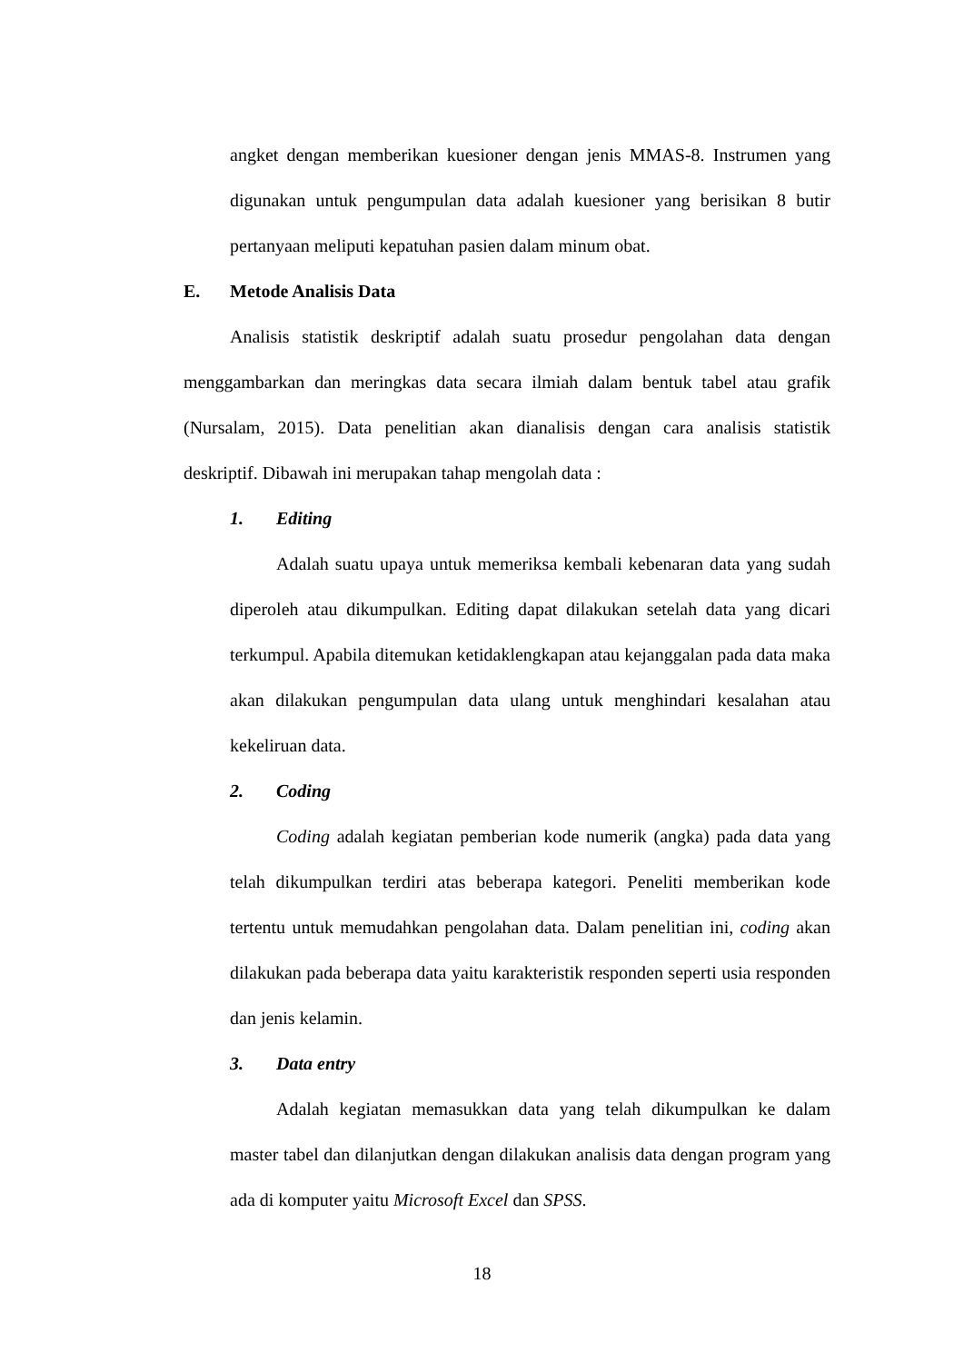angket dengan memberikan kuesioner dengan jenis MMAS-8. Instrumen yang digunakan untuk pengumpulan data adalah kuesioner yang berisikan 8 butir pertanyaan meliputi kepatuhan pasien dalam minum obat.
E. Metode Analisis Data
Analisis statistik deskriptif adalah suatu prosedur pengolahan data dengan menggambarkan dan meringkas data secara ilmiah dalam bentuk tabel atau grafik (Nursalam, 2015). Data penelitian akan dianalisis dengan cara analisis statistik deskriptif. Dibawah ini merupakan tahap mengolah data :
1. Editing
Adalah suatu upaya untuk memeriksa kembali kebenaran data yang sudah diperoleh atau dikumpulkan. Editing dapat dilakukan setelah data yang dicari terkumpul. Apabila ditemukan ketidaklengkapan atau kejanggalan pada data maka akan dilakukan pengumpulan data ulang untuk menghindari kesalahan atau kekeliruan data.
2. Coding
Coding adalah kegiatan pemberian kode numerik (angka) pada data yang telah dikumpulkan terdiri atas beberapa kategori. Peneliti memberikan kode tertentu untuk memudahkan pengolahan data. Dalam penelitian ini, coding akan dilakukan pada beberapa data yaitu karakteristik responden seperti usia responden dan jenis kelamin.
3. Data entry
Adalah kegiatan memasukkan data yang telah dikumpulkan ke dalam master tabel dan dilanjutkan dengan dilakukan analisis data dengan program yang ada di komputer yaitu Microsoft Excel dan SPSS.
18